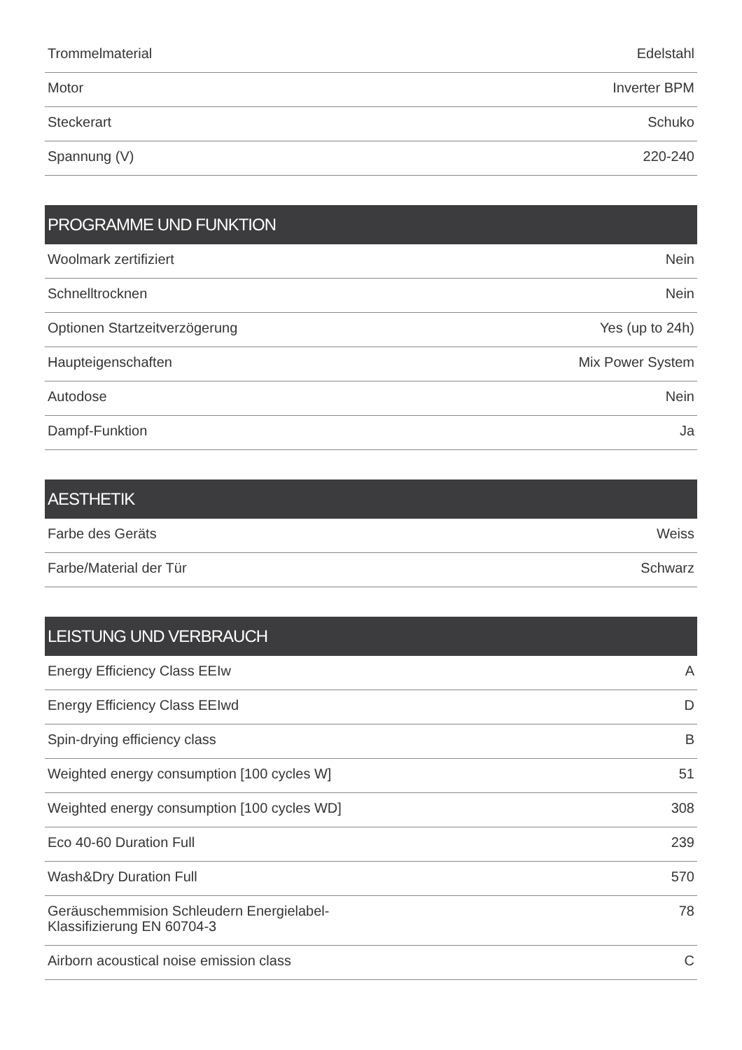| Trommelmaterial | Edelstahl |
| Motor | Inverter BPM |
| Steckerart | Schuko |
| Spannung (V) | 220-240 |
| PROGRAMME UND FUNKTION | |
| --- | --- |
| Woolmark zertifiziert | Nein |
| Schnelltrocknen | Nein |
| Optionen Startzeitverzögerung | Yes (up to 24h) |
| Haupteigenschaften | Mix Power System |
| Autodose | Nein |
| Dampf-Funktion | Ja |
| AESTHETIK | |
| --- | --- |
| Farbe des Geräts | Weiss |
| Farbe/Material der Tür | Schwarz |
| LEISTUNG UND VERBRAUCH | |
| --- | --- |
| Energy Efficiency Class EEIw | A |
| Energy Efficiency Class EEIwd | D |
| Spin-drying efficiency class | B |
| Weighted energy consumption [100 cycles W] | 51 |
| Weighted energy consumption [100 cycles WD] | 308 |
| Eco 40-60 Duration Full | 239 |
| Wash&Dry Duration Full | 570 |
| Geräuschemmision Schleudern Energielabel-Klassifizierung EN 60704-3 | 78 |
| Airborn acoustical noise emission class | C |